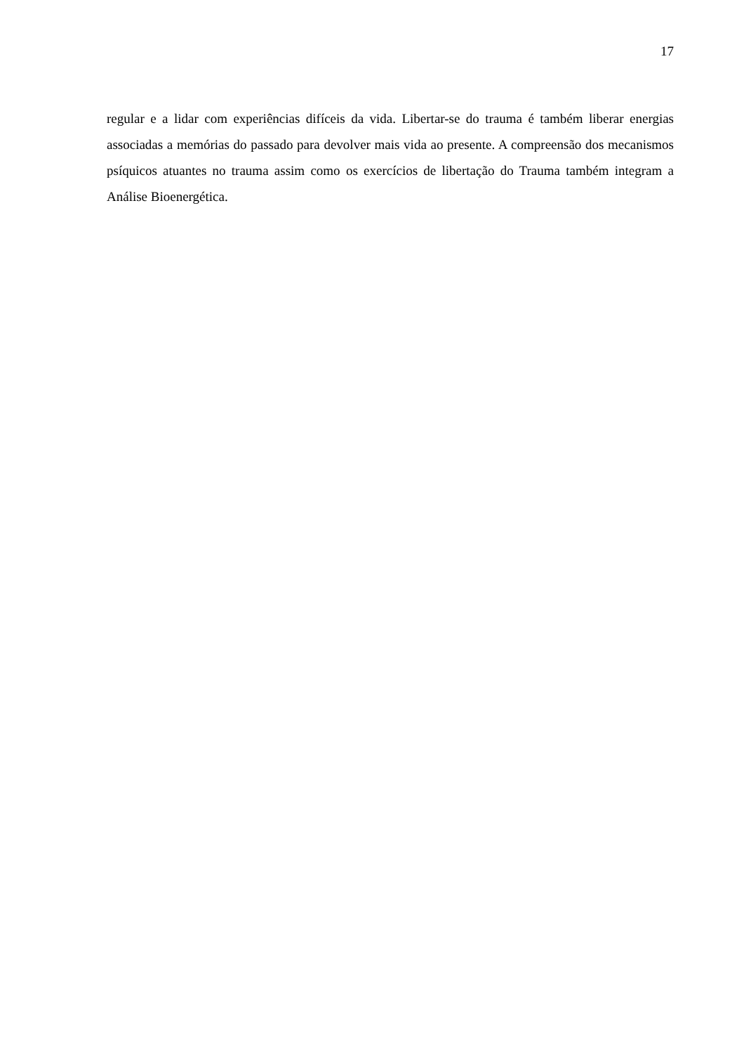17
regular e a lidar com experiências difíceis da vida. Libertar-se do trauma é também liberar energias associadas a memórias do passado para devolver mais vida ao presente. A compreensão dos mecanismos psíquicos atuantes no trauma assim como os exercícios de libertação do Trauma também integram a Análise Bioenergética.